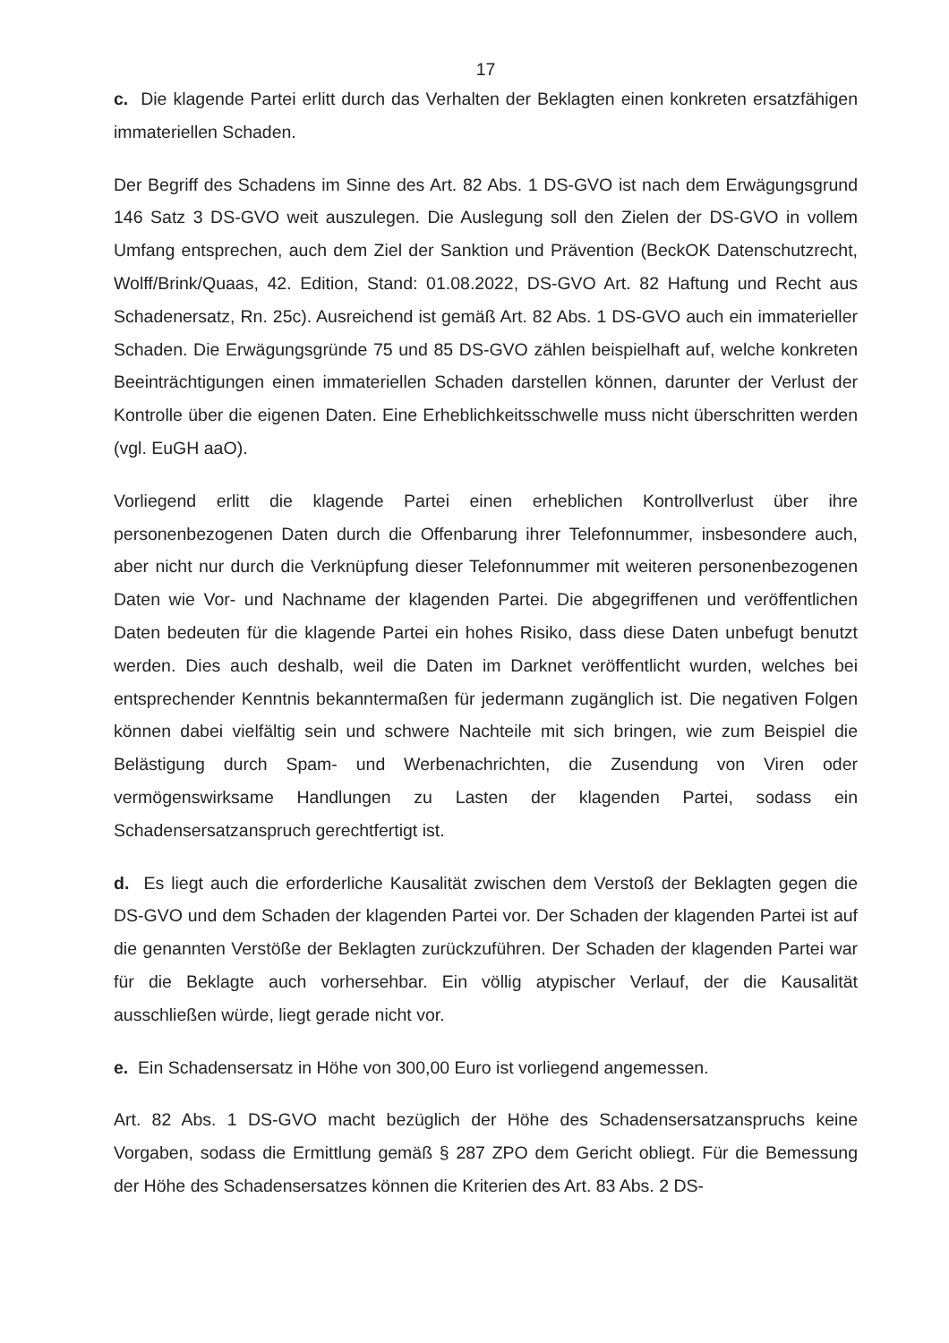17
c. Die klagende Partei erlitt durch das Verhalten der Beklagten einen konkreten ersatzfähigen immateriellen Schaden.
Der Begriff des Schadens im Sinne des Art. 82 Abs. 1 DS-GVO ist nach dem Erwägungsgrund 146 Satz 3 DS-GVO weit auszulegen. Die Auslegung soll den Zielen der DS-GVO in vollem Umfang entsprechen, auch dem Ziel der Sanktion und Prävention (BeckOK Datenschutzrecht, Wolff/Brink/Quaas, 42. Edition, Stand: 01.08.2022, DS-GVO Art. 82 Haftung und Recht aus Schadenersatz, Rn. 25c). Ausreichend ist gemäß Art. 82 Abs. 1 DS-GVO auch ein immaterieller Schaden. Die Erwägungsgründe 75 und 85 DS-GVO zählen beispielhaft auf, welche konkreten Beeinträchtigungen einen immateriellen Schaden darstellen können, darunter der Verlust der Kontrolle über die eigenen Daten. Eine Erheblichkeitsschwelle muss nicht überschritten werden (vgl. EuGH aaO).
Vorliegend erlitt die klagende Partei einen erheblichen Kontrollverlust über ihre personenbezogenen Daten durch die Offenbarung ihrer Telefonnummer, insbesondere auch, aber nicht nur durch die Verknüpfung dieser Telefonnummer mit weiteren personenbezogenen Daten wie Vor- und Nachname der klagenden Partei. Die abgegriffenen und veröffentlichen Daten bedeuten für die klagende Partei ein hohes Risiko, dass diese Daten unbefugt benutzt werden. Dies auch deshalb, weil die Daten im Darknet veröffentlicht wurden, welches bei entsprechender Kenntnis bekanntermaßen für jedermann zugänglich ist. Die negativen Folgen können dabei vielfältig sein und schwere Nachteile mit sich bringen, wie zum Beispiel die Belästigung durch Spam- und Werbenachrichten, die Zusendung von Viren oder vermögenswirksame Handlungen zu Lasten der klagenden Partei, sodass ein Schadensersatzanspruch gerechtfertigt ist.
d. Es liegt auch die erforderliche Kausalität zwischen dem Verstoß der Beklagten gegen die DS-GVO und dem Schaden der klagenden Partei vor. Der Schaden der klagenden Partei ist auf die genannten Verstöße der Beklagten zurückzuführen. Der Schaden der klagenden Partei war für die Beklagte auch vorhersehbar. Ein völlig atypischer Verlauf, der die Kausalität ausschließen würde, liegt gerade nicht vor.
e. Ein Schadensersatz in Höhe von 300,00 Euro ist vorliegend angemessen.
Art. 82 Abs. 1 DS-GVO macht bezüglich der Höhe des Schadensersatzanspruchs keine Vorgaben, sodass die Ermittlung gemäß § 287 ZPO dem Gericht obliegt. Für die Bemessung der Höhe des Schadensersatzes können die Kriterien des Art. 83 Abs. 2 DS-